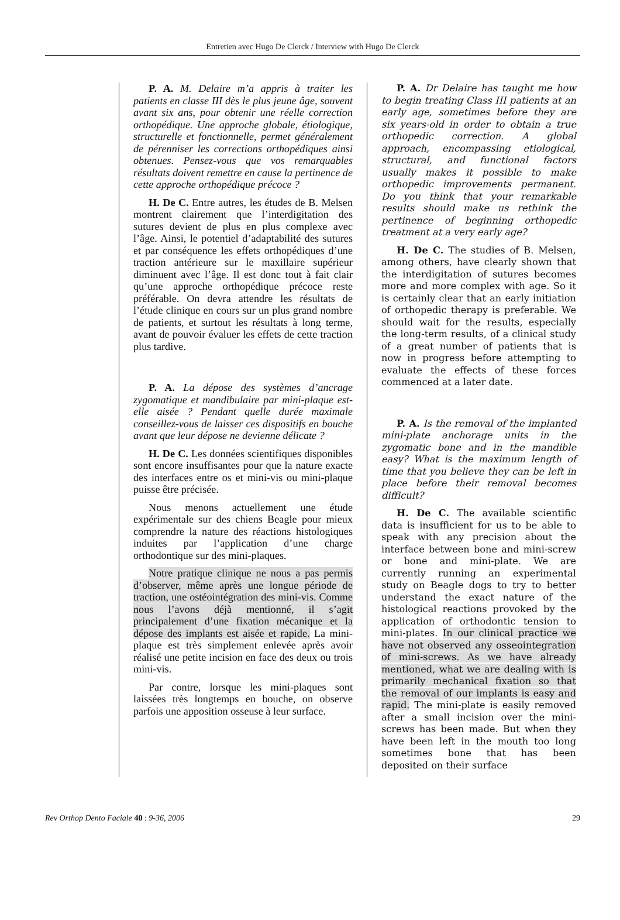Entretien avec Hugo De Clerck / Interview with Hugo De Clerck
P. A. M. Delaire m’a appris à traiter les patients en classe III dès le plus jeune âge, souvent avant six ans, pour obtenir une réelle correction orthopédique. Une approche globale, étiologique, structurelle et fonctionnelle, permet généralement de pérenniser les corrections orthopédiques ainsi obtenues. Pensez-vous que vos remarquables résultats doivent remettre en cause la pertinence de cette approche orthopédique précoce ?
H. De C. Entre autres, les études de B. Melsen montrent clairement que l’interdigitation des sutures devient de plus en plus complexe avec l’âge. Ainsi, le potentiel d’adaptabilité des sutures et par conséquence les effets orthopédiques d’une traction antérieure sur le maxillaire supérieur diminuent avec l’âge. Il est donc tout à fait clair qu’une approche orthopédique précoce reste préférable. On devra attendre les résultats de l’étude clinique en cours sur un plus grand nombre de patients, et surtout les résultats à long terme, avant de pouvoir évaluer les effets de cette traction plus tardive.
P. A. La dépose des systèmes d’ancrage zygomatique et mandibulaire par mini-plaque est-elle aisée ? Pendant quelle durée maximale conseillez-vous de laisser ces dispositifs en bouche avant que leur dépose ne devienne délicate ?
H. De C. Les données scientifiques disponibles sont encore insuffisantes pour que la nature exacte des interfaces entre os et mini-vis ou mini-plaque puisse être précisée.
Nous menons actuellement une étude expérimentale sur des chiens Beagle pour mieux comprendre la nature des réactions histologiques induites par l’application d’une charge orthodontique sur des mini-plaques.
Notre pratique clinique ne nous a pas permis d’observer, même après une longue période de traction, une ostéointégration des mini-vis. Comme nous l’avons déjà mentionné, il s’agit principalement d’une fixation mécanique et la dépose des implants est aisée et rapide. La mini-plaque est très simplement enlevée après avoir réalisé une petite incision en face des deux ou trois mini-vis.
Par contre, lorsque les mini-plaques sont laissées très longtemps en bouche, on observe parfois une apposition osseuse à leur surface.
P. A. Dr Delaire has taught me how to begin treating Class III patients at an early age, sometimes before they are six years-old in order to obtain a true orthopedic correction. A global approach, encompassing etiological, structural, and functional factors usually makes it possible to make orthopedic improvements permanent. Do you think that your remarkable results should make us rethink the pertinence of beginning orthopedic treatment at a very early age?
H. De C. The studies of B. Melsen, among others, have clearly shown that the interdigitation of sutures becomes more and more complex with age. So it is certainly clear that an early initiation of orthopedic therapy is preferable. We should wait for the results, especially the long-term results, of a clinical study of a great number of patients that is now in progress before attempting to evaluate the effects of these forces commenced at a later date.
P. A. Is the removal of the implanted mini-plate anchorage units in the zygomatic bone and in the mandible easy? What is the maximum length of time that you believe they can be left in place before their removal becomes difficult?
H. De C. The available scientific data is insufficient for us to be able to speak with any precision about the interface between bone and mini-screw or bone and mini-plate. We are currently running an experimental study on Beagle dogs to try to better understand the exact nature of the histological reactions provoked by the application of orthodontic tension to mini-plates. In our clinical practice we have not observed any osseointegration of mini-screws. As we have already mentioned, what we are dealing with is primarily mechanical fixation so that the removal of our implants is easy and rapid. The mini-plate is easily removed after a small incision over the mini-screws has been made. But when they have been left in the mouth too long sometimes bone that has been deposited on their surface
Rev Orthop Dento Faciale 40 : 9-36, 2006 29